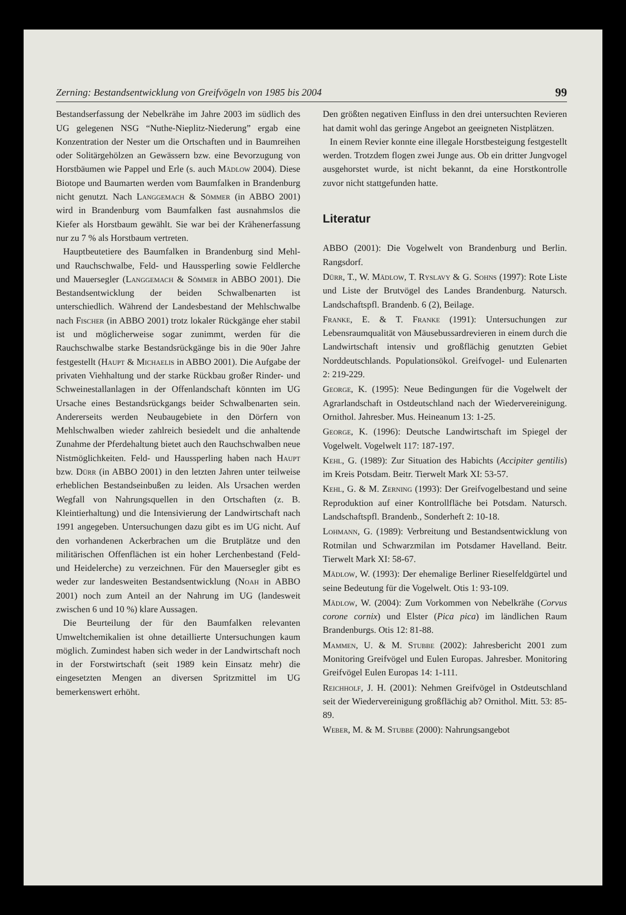Zerning: Bestandsentwicklung von Greifvögeln von 1985 bis 2004 99
Bestandserfassung der Nebelkrähe im Jahre 2003 im südlich des UG gelegenen NSG “Nuthe-Nieplitz-Niederung” ergab eine Konzentration der Nester um die Ortschaften und in Baumreihen oder Solitärgehölzen an Gewässern bzw. eine Bevorzugung von Horstbäumen wie Pappel und Erle (s. auch Mädlow 2004). Diese Biotope und Baumarten werden vom Baumfalken in Brandenburg nicht genutzt. Nach Langgemach & Sömmer (in ABBO 2001) wird in Brandenburg vom Baumfalken fast ausnahmslos die Kiefer als Horstbaum gewählt. Sie war bei der Krähenerfassung nur zu 7 % als Horstbaum vertreten.
Hauptbeutetiere des Baumfalken in Brandenburg sind Mehl- und Rauchschwalbe, Feld- und Haussperling sowie Feldlerche und Mauersegler (Langgemach & Sömmer in ABBO 2001). Die Bestandsentwicklung der beiden Schwalbenarten ist unterschiedlich. Während der Landesbestand der Mehlschwalbe nach Fischer (in ABBO 2001) trotz lokaler Rückgänge eher stabil ist und möglicherweise sogar zunimmt, werden für die Rauchschwalbe starke Bestandsrückgänge bis in die 90er Jahre festgestellt (Haupt & Michaelis in ABBO 2001). Die Aufgabe der privaten Viehhaltung und der starke Rückbau großer Rinder- und Schweinestallanlagen in der Offenlandschaft könnten im UG Ursache eines Bestandsrückgangs beider Schwalbenarten sein. Andererseits werden Neubaugebiete in den Dörfern von Mehlschwalben wieder zahlreich besiedelt und die anhaltende Zunahme der Pferdehaltung bietet auch den Rauchschwalben neue Nistmöglichkeiten. Feld- und Haussperling haben nach Haupt bzw. Dürr (in ABBO 2001) in den letzten Jahren unter teilweise erheblichen Bestandseinbußen zu leiden. Als Ursachen werden Wegfall von Nahrungsquellen in den Ortschaften (z. B. Kleintierhaltung) und die Intensivierung der Landwirtschaft nach 1991 angegeben. Untersuchungen dazu gibt es im UG nicht. Auf den vorhandenen Ackerbrachen um die Brutplätze und den militärischen Offenflächen ist ein hoher Lerchenbestand (Feld- und Heidelerche) zu verzeichnen. Für den Mauersegler gibt es weder zur landesweiten Bestandsentwicklung (Noah in ABBO 2001) noch zum Anteil an der Nahrung im UG (landesweit zwischen 6 und 10 %) klare Aussagen.
Die Beurteilung der für den Baumfalken relevanten Umweltchemikalien ist ohne detaillierte Untersuchungen kaum möglich. Zumindest haben sich weder in der Landwirtschaft noch in der Forstwirtschaft (seit 1989 kein Einsatz mehr) die eingesetzten Mengen an diversen Spritzmittel im UG bemerkenswert erhöht.
Den größten negativen Einfluss in den drei untersuchten Revieren hat damit wohl das geringe Angebot an geeigneten Nistplätzen.
In einem Revier konnte eine illegale Horstbesteigung festgestellt werden. Trotzdem flogen zwei Junge aus. Ob ein dritter Jungvogel ausgehorstet wurde, ist nicht bekannt, da eine Horstkontrolle zuvor nicht stattgefunden hatte.
Literatur
ABBO (2001): Die Vogelwelt von Brandenburg und Berlin. Rangsdorf.
Dürr, T., W. Mädlow, T. Ryslavy & G. Sohns (1997): Rote Liste und Liste der Brutvögel des Landes Brandenburg. Natursch. Landschaftspfl. Brandenb. 6 (2), Beilage.
Franke, E. & T. Franke (1991): Untersuchungen zur Lebensraumqualität von Mäusebussardrevieren in einem durch die Landwirtschaft intensiv und großflächig genutzten Gebiet Norddeutschlands. Populationsökol. Greifvogel- und Eulenarten 2: 219-229.
George, K. (1995): Neue Bedingungen für die Vogelwelt der Agrarlandschaft in Ostdeutschland nach der Wiedervereinigung. Ornithol. Jahresber. Mus. Heineanum 13: 1-25.
George, K. (1996): Deutsche Landwirtschaft im Spiegel der Vogelwelt. Vogelwelt 117: 187-197.
Kehl, G. (1989): Zur Situation des Habichts (Accipiter gentilis) im Kreis Potsdam. Beitr. Tierwelt Mark XI: 53-57.
Kehl, G. & M. Zerning (1993): Der Greifvogelbestand und seine Reproduktion auf einer Kontrollfläche bei Potsdam. Natursch. Landschaftspfl. Brandenb., Sonderheft 2: 10-18.
Lohmann, G. (1989): Verbreitung und Bestandsentwicklung von Rotmilan und Schwarzmilan im Potsdamer Havelland. Beitr. Tierwelt Mark XI: 58-67.
Mädlow, W. (1993): Der ehemalige Berliner Rieselfeldgürtel und seine Bedeutung für die Vogelwelt. Otis 1: 93-109.
Mädlow, W. (2004): Zum Vorkommen von Nebelkrähe (Corvus corone cornix) und Elster (Pica pica) im ländlichen Raum Brandenburgs. Otis 12: 81-88.
Mammen, U. & M. Stubbe (2002): Jahresbericht 2001 zum Monitoring Greifvögel und Eulen Europas. Jahresber. Monitoring Greifvögel Eulen Europas 14: 1-111.
Reichholf, J. H. (2001): Nehmen Greifvögel in Ostdeutschland seit der Wiedervereinigung großflächig ab? Ornithol. Mitt. 53: 85-89.
Weber, M. & M. Stubbe (2000): Nahrungsangebot